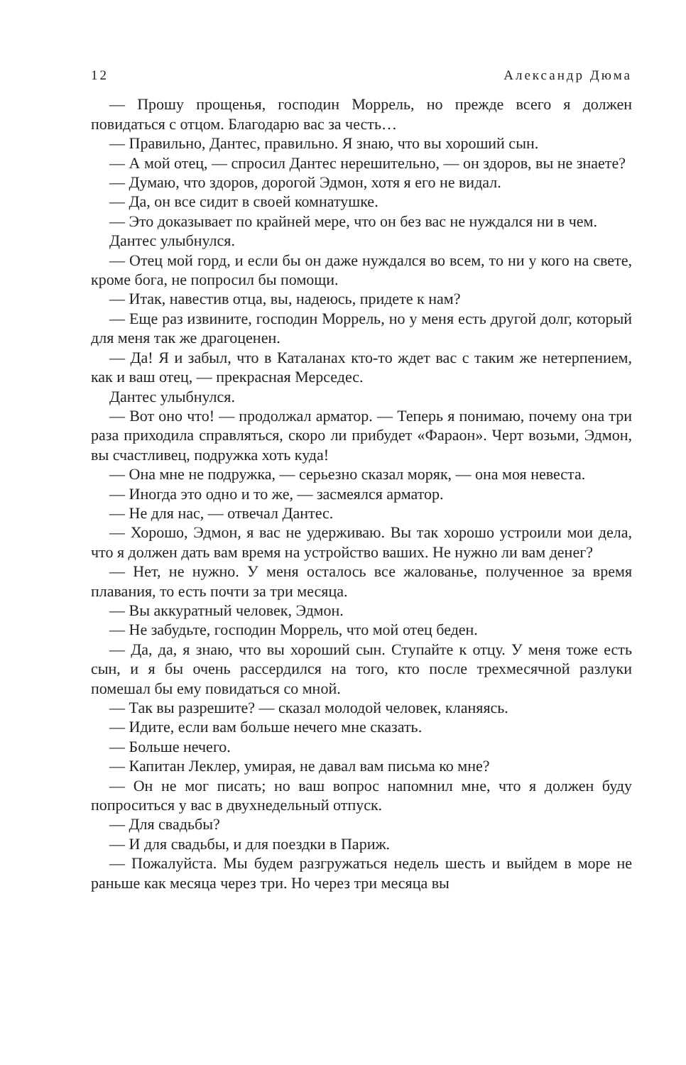12 Александр Дюма
— Прошу прощенья, господин Моррель, но прежде всего я должен повидаться с отцом. Благодарю вас за честь…
— Правильно, Дантес, правильно. Я знаю, что вы хороший сын.
— А мой отец, — спросил Дантес нерешительно, — он здоров, вы не знаете?
— Думаю, что здоров, дорогой Эдмон, хотя я его не видал.
— Да, он все сидит в своей комнатушке.
— Это доказывает по крайней мере, что он без вас не нуждался ни в чем.
Дантес улыбнулся.
— Отец мой горд, и если бы он даже нуждался во всем, то ни у кого на свете, кроме бога, не попросил бы помощи.
— Итак, навестив отца, вы, надеюсь, придете к нам?
— Еще раз извините, господин Моррель, но у меня есть другой долг, который для меня так же драгоценен.
— Да! Я и забыл, что в Каталанах кто-то ждет вас с таким же нетерпением, как и ваш отец, — прекрасная Мерседес.
Дантес улыбнулся.
— Вот оно что! — продолжал арматор. — Теперь я понимаю, почему она три раза приходила справляться, скоро ли прибудет «Фараон». Черт возьми, Эдмон, вы счастливец, подружка хоть куда!
— Она мне не подружка, — серьезно сказал моряк, — она моя невеста.
— Иногда это одно и то же, — засмеялся арматор.
— Не для нас, — отвечал Дантес.
— Хорошо, Эдмон, я вас не удерживаю. Вы так хорошо устроили мои дела, что я должен дать вам время на устройство ваших. Не нужно ли вам денег?
— Нет, не нужно. У меня осталось все жалованье, полученное за время плавания, то есть почти за три месяца.
— Вы аккуратный человек, Эдмон.
— Не забудьте, господин Моррель, что мой отец беден.
— Да, да, я знаю, что вы хороший сын. Ступайте к отцу. У меня тоже есть сын, и я бы очень рассердился на того, кто после трехмесячной разлуки помешал бы ему повидаться со мной.
— Так вы разрешите? — сказал молодой человек, кланяясь.
— Идите, если вам больше нечего мне сказать.
— Больше нечего.
— Капитан Леклер, умирая, не давал вам письма ко мне?
— Он не мог писать; но ваш вопрос напомнил мне, что я должен буду попроситься у вас в двухнедельный отпуск.
— Для свадьбы?
— И для свадьбы, и для поездки в Париж.
— Пожалуйста. Мы будем разгружаться недель шесть и выйдем в море не раньше как месяца через три. Но через три месяца вы